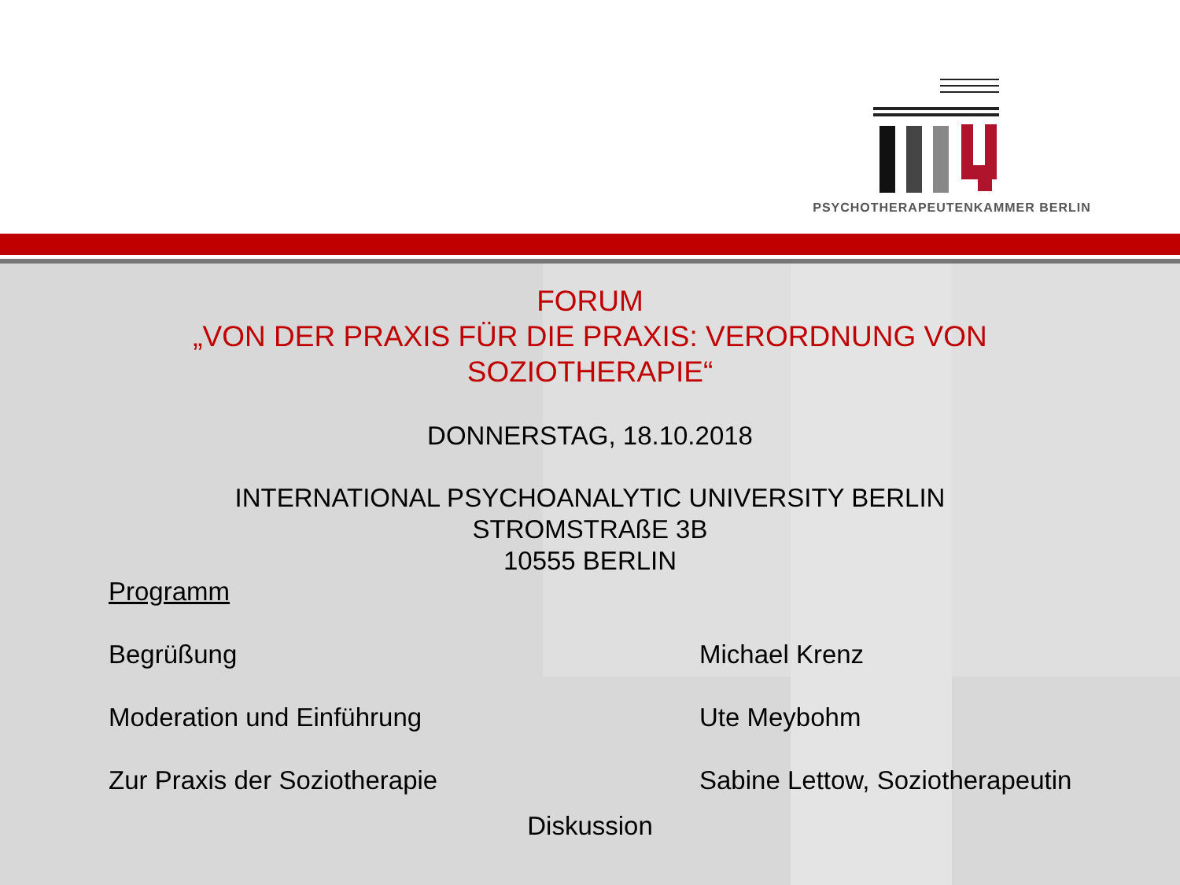PSYCHOTHERAPEUTENKAMMER BERLIN
FORUM
„VON DER PRAXIS FÜR DIE PRAXIS: VERORDNUNG VON
SOZIOTHERAPIE“
DONNERSTAG, 18.10.2018
INTERNATIONAL PSYCHOANALYTIC UNIVERSITY BERLIN
STROMSTRAßE 3B
10555 BERLIN
Programm
Begrüßung Michael Krenz
Moderation und Einführung Ute Meybohm
Zur Praxis der Soziotherapie Sabine Lettow, Soziotherapeutin
Diskussion